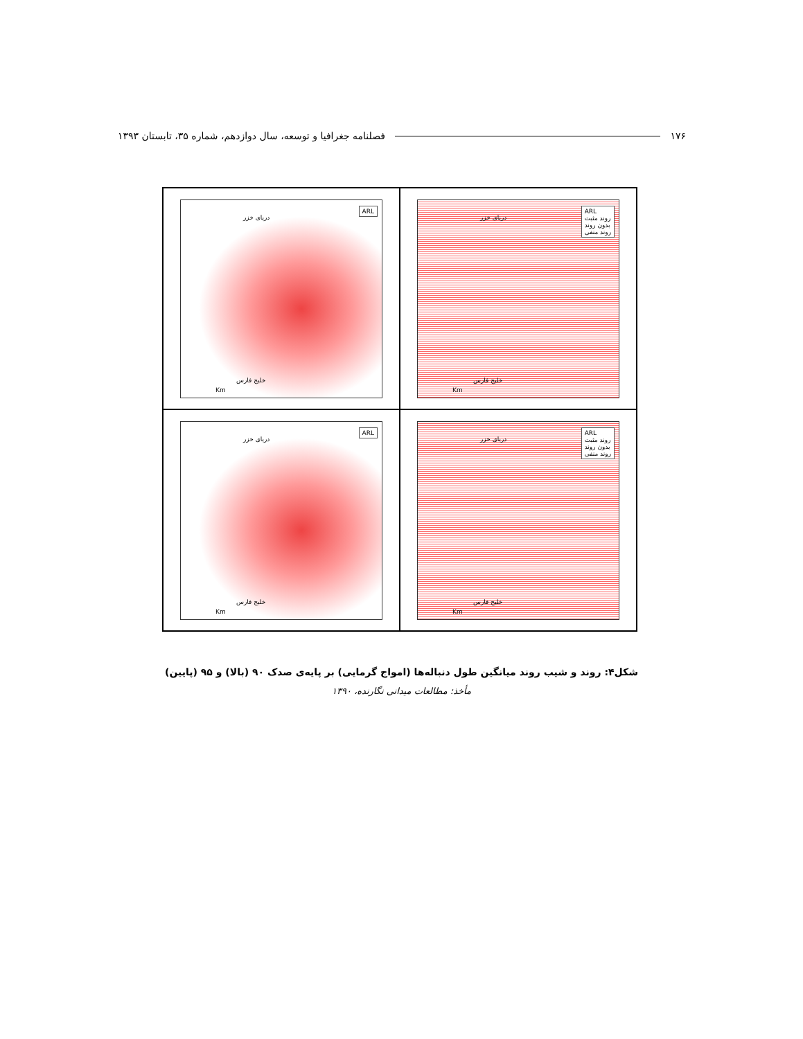۱۷۶ فصلنامه جغرافیا و توسعه، سال دوازدهم، شماره ۳۵، تابستان ۱۳۹۳
ARL
دریای خزر
خلیج فارس
Km
ARL
روند مثبت
بدون روند
روند منفی
دریای خزر
خلیج فارس
Km
ARL
دریای خزر
خلیج فارس
Km
ARL
روند مثبت
بدون روند
روند منفی
دریای خزر
خلیج فارس
Km
شکل۴: روند و شیب روند میانگین طول دنباله‌ها (امواج گرمایی) بر پایه‌ی صدک ۹۰ (بالا) و ۹۵ (پایین)
مأخذ: مطالعات میدانی نگارنده، ۱۳۹۰